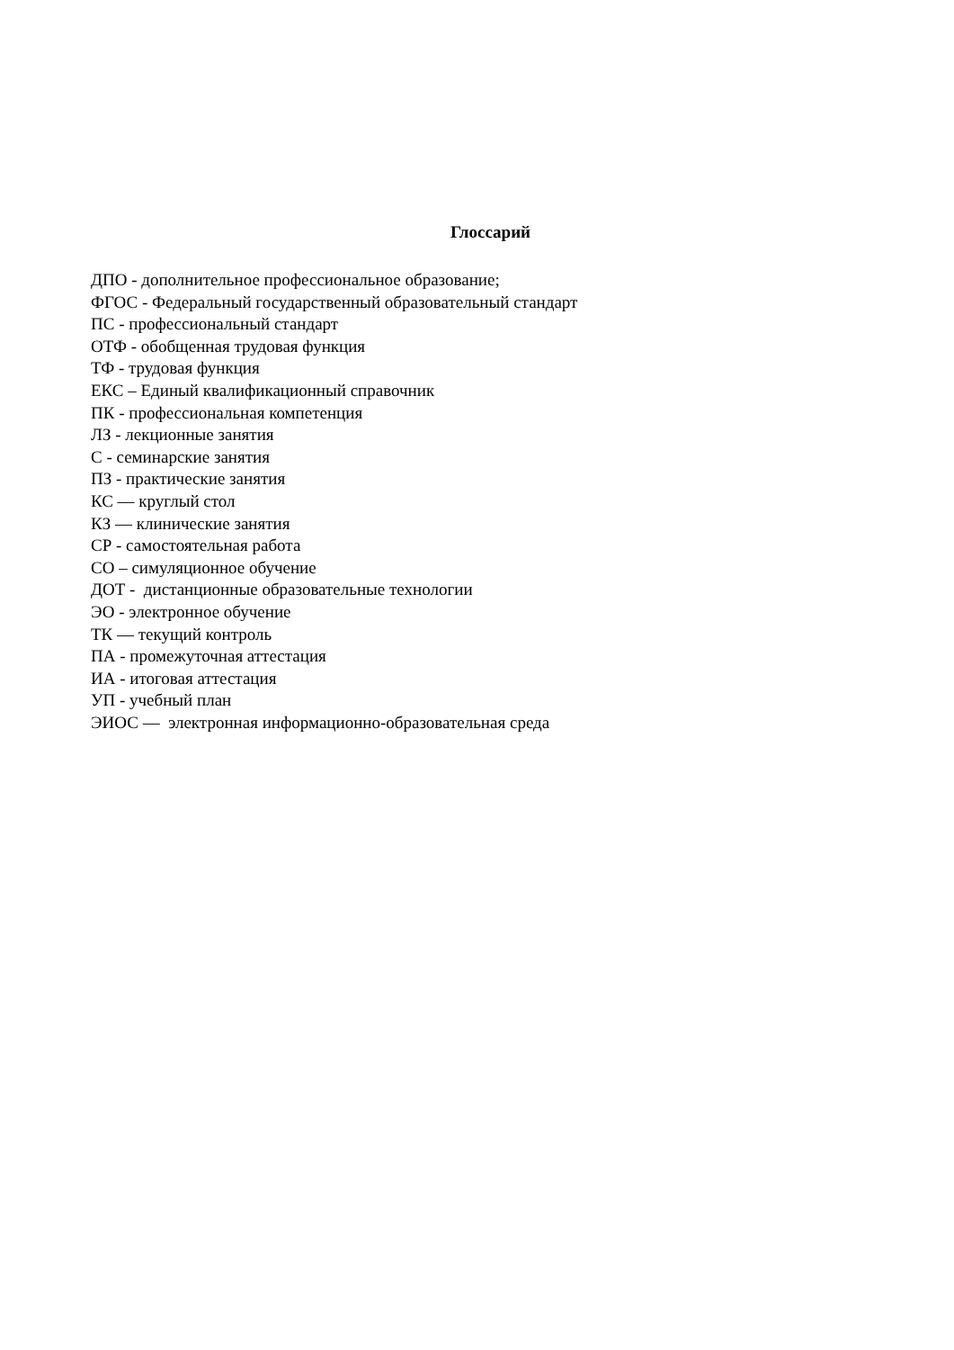Глоссарий
ДПО - дополнительное профессиональное образование;
ФГОС - Федеральный государственный образовательный стандарт
ПС - профессиональный стандарт
ОТФ - обобщенная трудовая функция
ТФ - трудовая функция
ЕКС – Единый квалификационный справочник
ПК - профессиональная компетенция
ЛЗ - лекционные занятия
С - семинарские занятия
ПЗ - практические занятия
КС — круглый стол
КЗ — клинические занятия
СР - самостоятельная работа
СО – симуляционное обучение
ДОТ - дистанционные образовательные технологии
ЭО - электронное обучение
ТК — текущий контроль
ПА - промежуточная аттестация
ИА - итоговая аттестация
УП - учебный план
ЭИОС — электронная информационно-образовательная среда